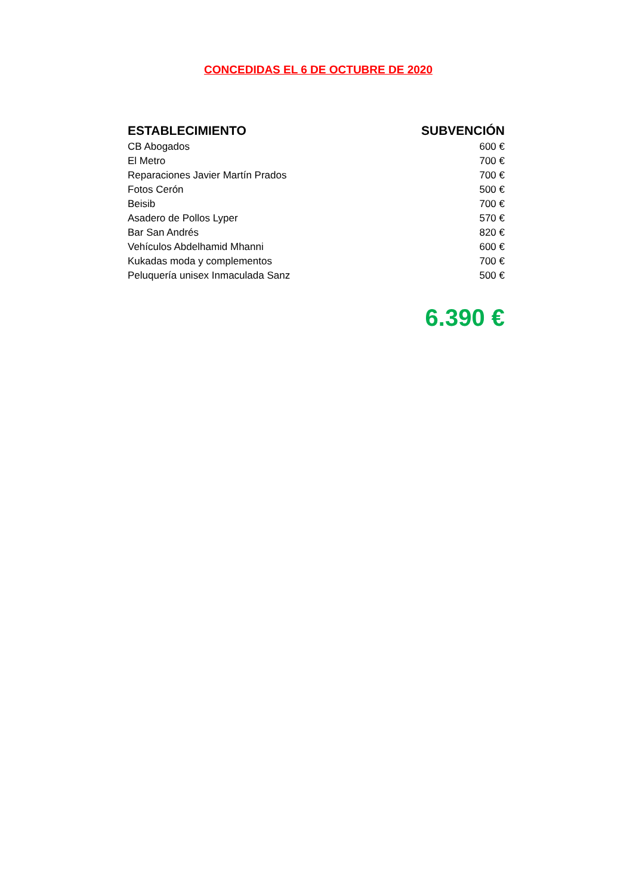CONCEDIDAS EL 6 DE OCTUBRE DE 2020
| ESTABLECIMIENTO | SUBVENCIÓN |
| --- | --- |
| CB Abogados | 600 € |
| El Metro | 700 € |
| Reparaciones Javier Martín Prados | 700 € |
| Fotos Cerón | 500 € |
| Beisib | 700 € |
| Asadero de Pollos Lyper | 570 € |
| Bar San Andrés | 820 € |
| Vehículos Abdelhamid Mhanni | 600 € |
| Kukadas moda y complementos | 700 € |
| Peluquería unisex Inmaculada Sanz | 500 € |
6.390 €